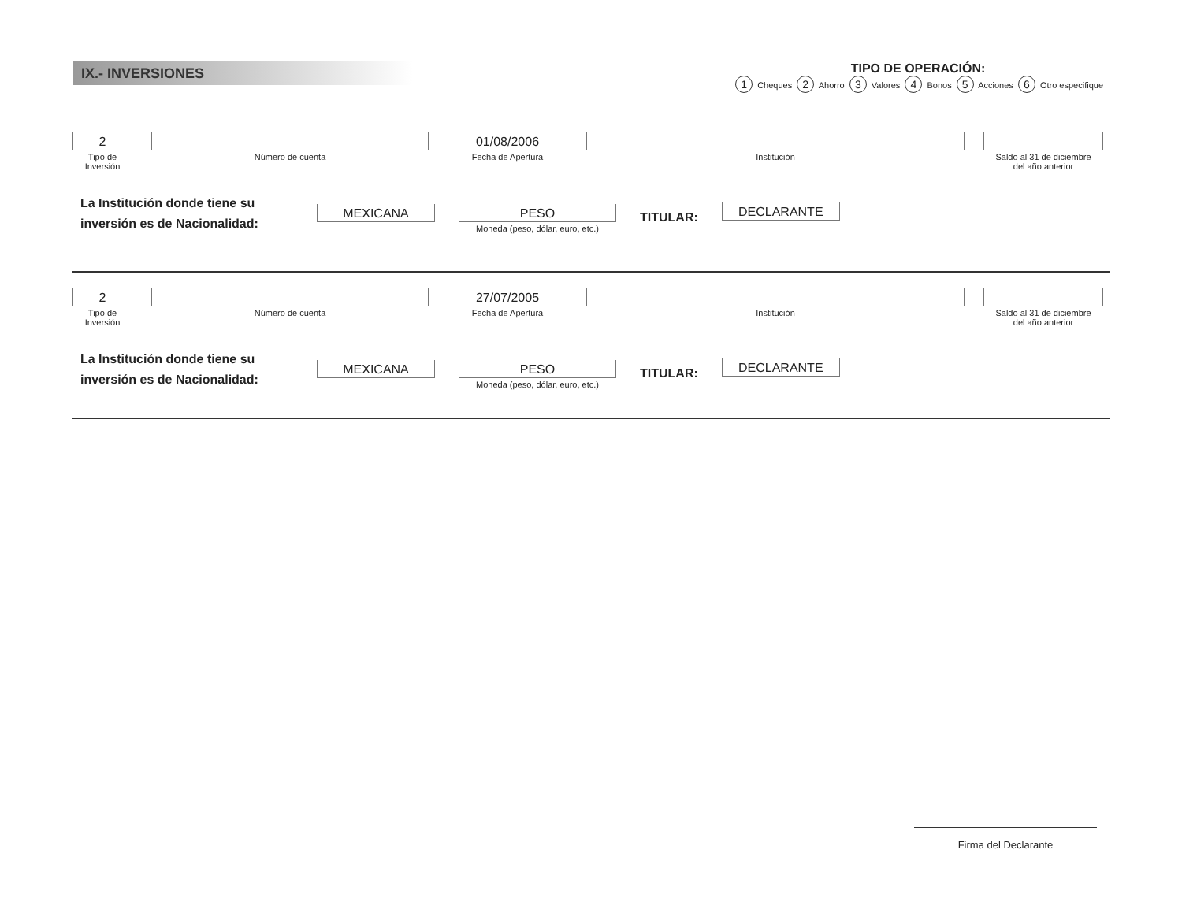IX.- INVERSIONES
TIPO DE OPERACIÓN:
1 Cheques 2 Ahorro 3 Valores 4 Bonos 5 Acciones 6 Otro especifique
2
Tipo de
Inversión
Número de cuenta
01/08/2006
Fecha de Apertura
Institución Saldo al 31 de diciembre
del año anterior
La Institución donde tiene su inversión es de Nacionalidad:
MEXICANA PESO
Moneda (peso, dólar, euro, etc.)
TITULAR:
DECLARANTE
2
Tipo de
Inversión
Número de cuenta
27/07/2005
Fecha de Apertura
Institución Saldo al 31 de diciembre
del año anterior
La Institución donde tiene su inversión es de Nacionalidad:
MEXICANA PESO
Moneda (peso, dólar, euro, etc.)
TITULAR:
DECLARANTE
Firma del Declarante